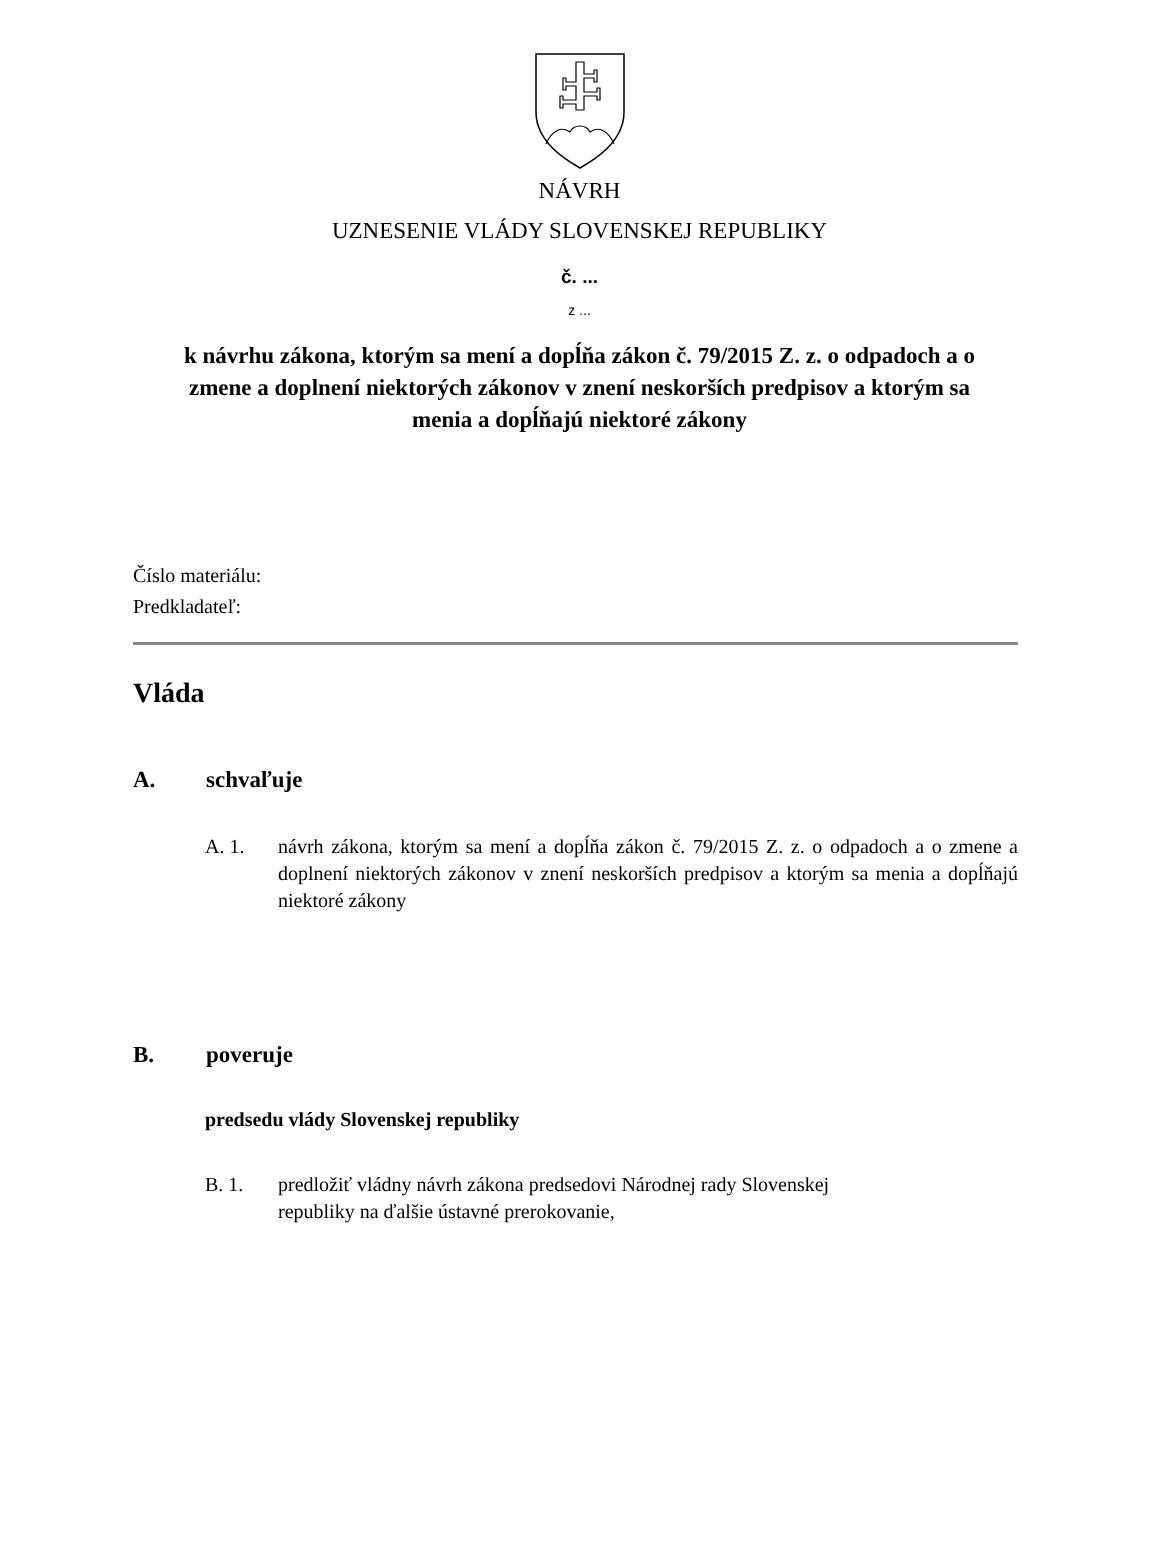NÁVRH
UZNESENIE VLÁDY SLOVENSKEJ REPUBLIKY
č. ...
z ...
k návrhu zákona, ktorým sa mení a dopĺňa zákon č. 79/2015 Z. z. o odpadoch a o zmene a doplnení niektorých zákonov v znení neskorších predpisov a ktorým sa menia a dopĺňajú niektoré zákony
Číslo materiálu:
Predkladateľ:
Vláda
A. schvaľuje
A. 1. návrh zákona, ktorým sa mení a dopĺňa zákon č. 79/2015 Z. z. o odpadoch a o zmene a doplnení niektorých zákonov v znení neskorších predpisov a ktorým sa menia a dopĺňajú niektoré zákony
B. poveruje
predsedu vlády Slovenskej republiky
B. 1. predložiť vládny návrh zákona predsedovi Národnej rady Slovenskej
republiky na ďalšie ústavné prerokovanie,